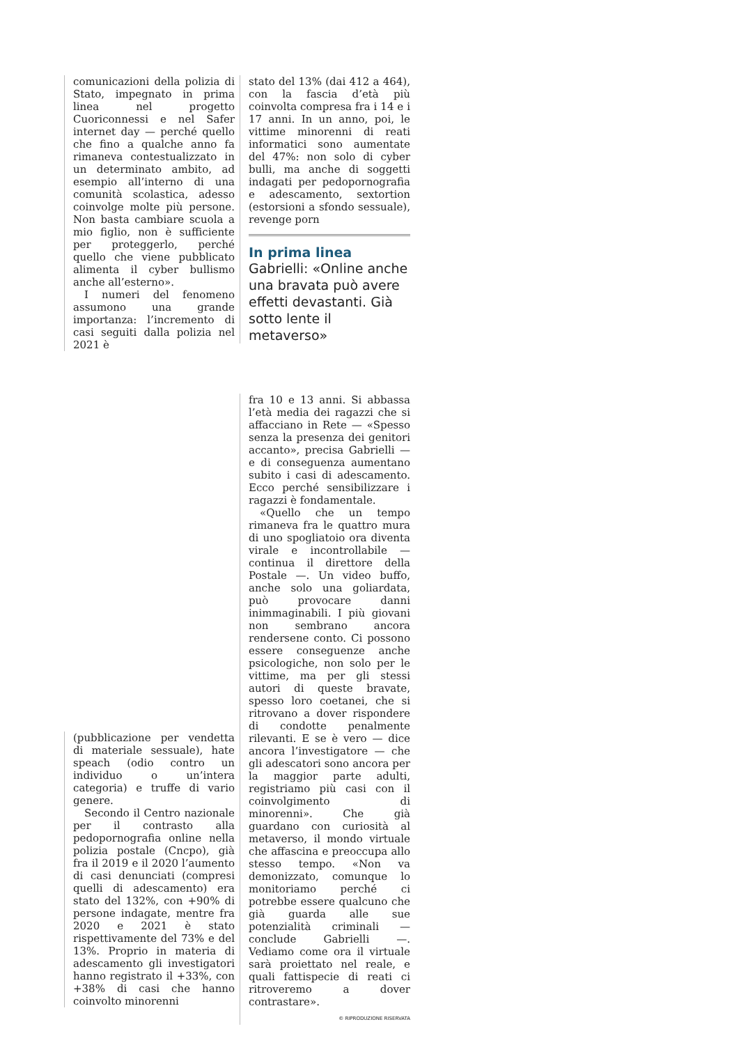comunicazioni della polizia di Stato, impegnato in prima linea nel progetto Cuoriconnessi e nel Safer internet day — perché quello che fino a qualche anno fa rimaneva contestualizzato in un determinato ambito, ad esempio all’interno di una comunità scolastica, adesso coinvolge molte più persone. Non basta cambiare scuola a mio figlio, non è sufficiente per proteggerlo, perché quello che viene pubblicato alimenta il cyber bullismo anche all’esterno».
I numeri del fenomeno assumono una grande importanza: l’incremento di casi seguiti dalla polizia nel 2021 è
stato del 13% (dai 412 a 464), con la fascia d’età più coinvolta compresa fra i 14 e i 17 anni. In un anno, poi, le vittime minorenni di reati informatici sono aumentate del 47%: non solo di cyber bulli, ma anche di soggetti indagati per pedopornografia e adescamento, sextortion (estorsioni a sfondo sessuale), revenge porn
In prima linea
Gabrielli: «Online anche una bravata può avere effetti devastanti. Già sotto lente il metaverso»
(pubblicazione per vendetta di materiale sessuale), hate speach (odio contro un individuo o un’intera categoria) e truffe di vario genere.
Secondo il Centro nazionale per il contrasto alla pedopornografia online nella polizia postale (Cncpo), già fra il 2019 e il 2020 l’aumento di casi denunciati (compresi quelli di adescamento) era stato del 132%, con +90% di persone indagate, mentre fra 2020 e 2021 è stato rispettivamente del 73% e del 13%. Proprio in materia di adescamento gli investigatori hanno registrato il +33%, con +38% di casi che hanno coinvolto minorenni
fra 10 e 13 anni. Si abbassa l’età media dei ragazzi che si affacciano in Rete — «Spesso senza la presenza dei genitori accanto», precisa Gabrielli — e di conseguenza aumentano subito i casi di adescamento. Ecco perché sensibilizzare i ragazzi è fondamentale.
«Quello che un tempo rimaneva fra le quattro mura di uno spogliatoio ora diventa virale e incontrollabile — continua il direttore della Postale —. Un video buffo, anche solo una goliardata, può provocare danni inimmaginabili. I più giovani non sembrano ancora rendersene conto. Ci possono essere conseguenze anche psicologiche, non solo per le vittime, ma per gli stessi autori di queste bravate, spesso loro coetanei, che si ritrovano a dover rispondere di condotte penalmente rilevanti. E se è vero — dice ancora l’investigatore — che gli adescatori sono ancora per la maggior parte adulti, registriamo più casi con il coinvolgimento di minorenni». Che già guardano con curiosità al metaverso, il mondo virtuale che affascina e preoccupa allo stesso tempo. «Non va demonizzato, comunque lo monitoriamo perché ci potrebbe essere qualcuno che già guarda alle sue potenzialità criminali — conclude Gabrielli —. Vediamo come ora il virtuale sarà proiettato nel reale, e quali fattispecie di reati ci ritroveremo a dover contrastare».
© RIPRODUZIONE RISERVATA